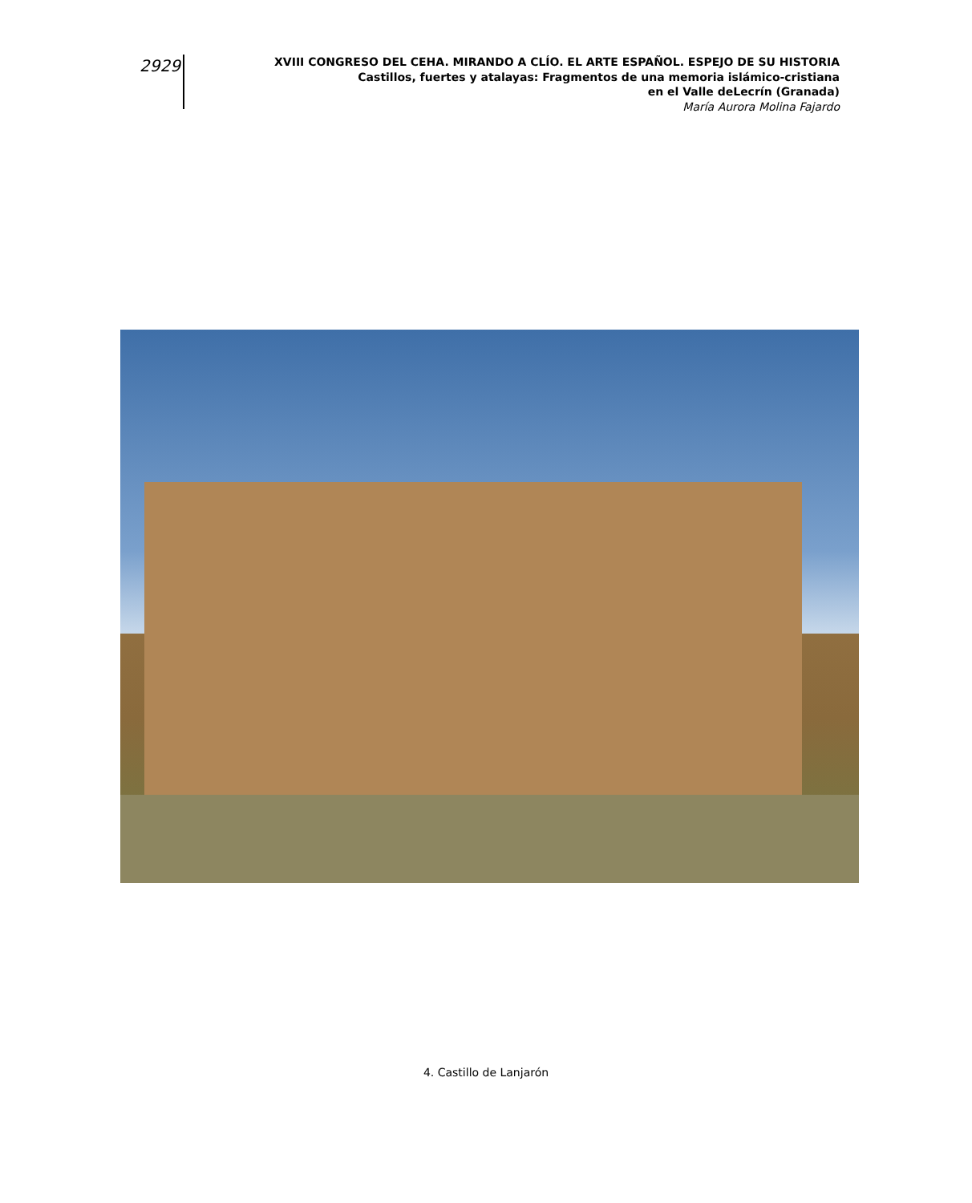2929
XVIII CONGRESO DEL CEHA. MIRANDO A CLÍO. EL ARTE ESPAÑOL. ESPEJO DE SU HISTORIA
Castillos, fuertes y atalayas: Fragmentos de una memoria islámico-cristiana
en el Valle deLecrín (Granada)
María Aurora Molina Fajardo
4. Castillo de Lanjarón